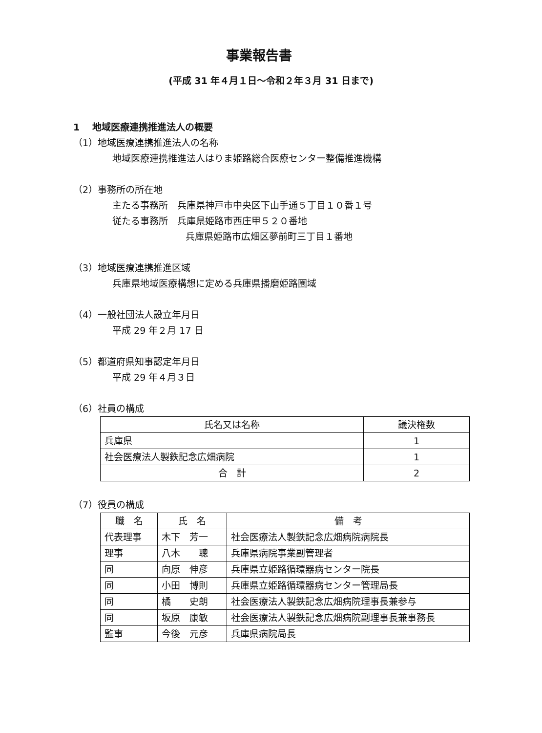事業報告書
(平成 31 年４月１日～令和２年３月 31 日まで)
1　 地域医療連携推進法人の概要
（1）地域医療連携推進法人の名称
地域医療連携推進法人はりま姫路総合医療センター整備推進機構
（2）事務所の所在地
主たる事務所　兵庫県神戸市中央区下山手通５丁目１０番１号
従たる事務所　兵庫県姫路市西庄甲５２０番地
兵庫県姫路市広畑区夢前町三丁目１番地
（3）地域医療連携推進区域
兵庫県地域医療構想に定める兵庫県播磨姫路圏域
（4）一般社団法人設立年月日
平成 29 年２月 17 日
（5）都道府県知事認定年月日
平成 29 年４月３日
（6）社員の構成
| 氏名又は名称 | 議決権数 |
| --- | --- |
| 兵庫県 | 1 |
| 社会医療法人製鉄記念広畑病院 | 1 |
| 合 計 | 2 |
（7）役員の構成
| 職 名 | 氏 名 | 備 考 |
| --- | --- | --- |
| 代表理事 | 木下 芳一 | 社会医療法人製鉄記念広畑病院病院長 |
| 理事 | 八木 聰 | 兵庫県病院事業副管理者 |
| 同 | 向原 伸彦 | 兵庫県立姫路循環器病センター院長 |
| 同 | 小田 博則 | 兵庫県立姫路循環器病センター管理局長 |
| 同 | 橘 史朗 | 社会医療法人製鉄記念広畑病院理事長兼参与 |
| 同 | 坂原 康敏 | 社会医療法人製鉄記念広畑病院副理事長兼事務長 |
| 監事 | 今後 元彦 | 兵庫県病院局長 |